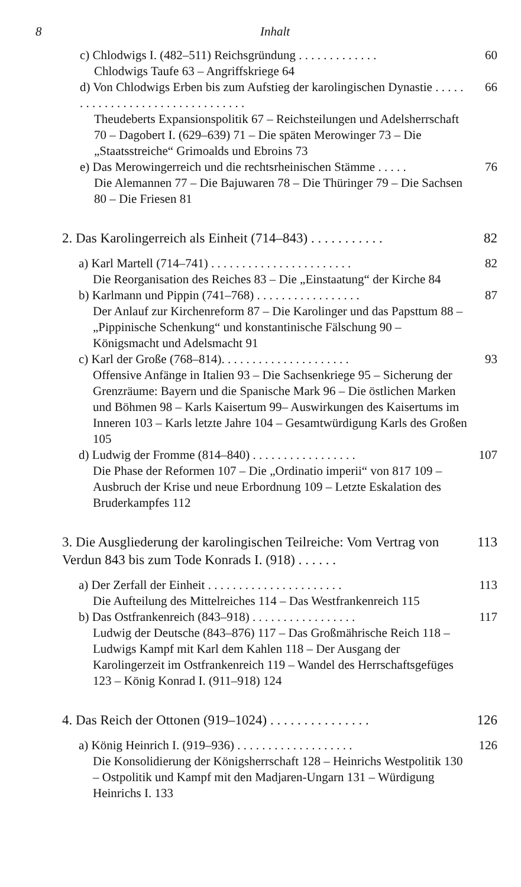8 Inhalt
c) Chlodwigs I. (482–511) Reichsgründung . . . . . . . . . . . . .
Chlodwigs Taufe 63 – Angriffskriege 64
60
d) Von Chlodwigs Erben bis zum Aufstieg der karolingischen Dynastie . . . . . . . . . . . . . . . . . . . . . . . . . . . . . . . .
Theudeberts Expansionspolitik 67 – Reichsteilungen und Adelsherrschaft 70 – Dagobert I. (629–639) 71 – Die späten Merowinger 73 – Die „Staatsstreiche“ Grimoalds und Ebroins 73
66
e) Das Merowingerreich und die rechtsrheinischen Stämme . . . . .
Die Alemannen 77 – Die Bajuwaren 78 – Die Thüringer 79 – Die Sachsen 80 – Die Friesen 81
76
2. Das Karolingerreich als Einheit (714–843) . . . . . . . . . . .
82
a) Karl Martell (714–741) . . . . . . . . . . . . . . . . . . . . . . .
Die Reorganisation des Reiches 83 – Die „Einstaatung“ der Kirche 84
82
b) Karlmann und Pippin (741–768) . . . . . . . . . . . . . . . . .
Der Anlauf zur Kirchenreform 87 – Die Karolinger und das Papsttum 88 – „Pippinische Schenkung“ und konstantinische Fälschung 90 – Königsmacht und Adelsmacht 91
87
c) Karl der Große (768–814). . . . . . . . . . . . . . . . . . . . .
Offensive Anfänge in Italien 93 – Die Sachsenkriege 95 – Sicherung der Grenzräume: Bayern und die Spanische Mark 96 – Die östlichen Marken und Böhmen 98 – Karls Kaisertum 99– Auswirkungen des Kaisertums im Inneren 103 – Karls letzte Jahre 104 – Gesamtwürdigung Karls des Großen 105
93
d) Ludwig der Fromme (814–840) . . . . . . . . . . . . . . . . .
Die Phase der Reformen 107 – Die „Ordinatio imperii“ von 817 109 – Ausbruch der Krise und neue Erbordnung 109 – Letzte Eskalation des Bruderkampfes 112
107
3. Die Ausgliederung der karolingischen Teilreiche: Vom Vertrag von Verdun 843 bis zum Tode Konrads I. (918) . . . . . .
113
a) Der Zerfall der Einheit . . . . . . . . . . . . . . . . . . . . . .
Die Aufteilung des Mittelreiches 114 – Das Westfrankenreich 115
113
b) Das Ostfrankenreich (843–918) . . . . . . . . . . . . . . . . .
Ludwig der Deutsche (843–876) 117 – Das Großmährische Reich 118 – Ludwigs Kampf mit Karl dem Kahlen 118 – Der Ausgang der Karolingerzeit im Ostfrankenreich 119 – Wandel des Herrschaftsgefüges 123 – König Konrad I. (911–918) 124
117
4. Das Reich der Ottonen (919–1024) . . . . . . . . . . . . . . .
126
a) König Heinrich I. (919–936) . . . . . . . . . . . . . . . . . . .
Die Konsolidierung der Königsherrschaft 128 – Heinrichs Westpolitik 130 – Ostpolitik und Kampf mit den Madjaren-Ungarn 131 – Würdigung Heinrichs I. 133
126